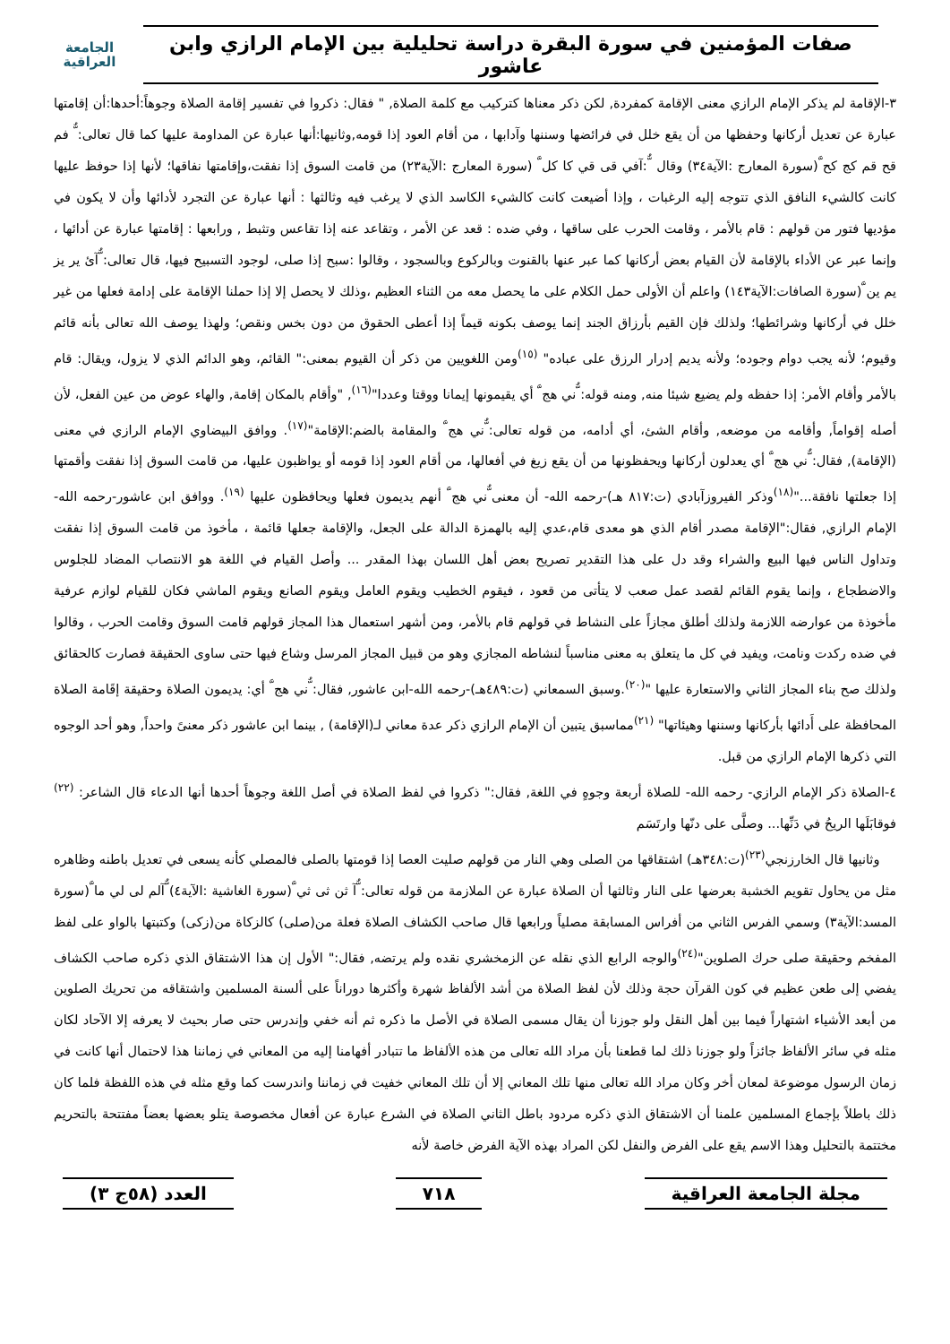صفات المؤمنين في سورة البقرة دراسة تحليلية بين الإمام الرازي وابن عاشور
الجامعة
العراقية
٣-الإقامة لم يذكر الإمام الرازي معنى الإقامة كمفردة, لكن ذكر معناها كتركيب مع كلمة الصلاة, " فقال: ذكروا في تفسير إقامة الصلاة وجوهاً:أحدها:أن إقامتها عبارة عن تعديل أركانها وحفظها من أن يقع خلل في فرائضها وسننها وآدابها ، من أقام العود إذا قومه,وثانيها:أنها عبارة عن المداومة عليها كما قال تعالى:ﱡ فم قح قم كج كحﱠ(سورة المعارج :الآية٣٤) وقال ﱡ:آفي قى قي كا كلﱠ (سورة المعارج :الآية٢٣) من قامت السوق إذا نفقت،وإقامتها نفاقها؛ لأنها إذا حوفظ عليها كانت كالشيء النافق الذي تتوجه إليه الرغبات ، وإذا أضيعت كانت كالشيء الكاسد الذي لا يرغب فيه وثالثها : أنها عبارة عن التجرد لأدائها وأن لا يكون في مؤديها فتور من قولهم : قام بالأمر ، وقامت الحرب على ساقها ، وفي ضده : قعد عن الأمر ، وتقاعد عنه إذا تقاعس وتثبط , ورابعها : إقامتها عبارة عن أدائها ، وإنما عبر عن الأداء بالإقامة لأن القيام بعض أركانها كما عبر عنها بالقنوت وبالركوع وبالسجود ، وقالوا :سبح إذا صلى، لوجود التسبيح فيها، قال تعالى:ﱡآئ ير يز يم ينﱠ(سورة الصافات:الآية١٤٣) واعلم أن الأولى حمل الكلام على ما يحصل معه من الثناء العظيم ،وذلك لا يحصل إلا إذا حملنا الإقامة على إدامة فعلها من غير خلل في أركانها وشرائطها؛ ولذلك فإن القيم بأرزاق الجند إنما يوصف بكونه قيماً إذا أعطى الحقوق من دون بخس ونقص؛ ولهذا يوصف الله تعالى بأنه قائم وقيوم؛ لأنه يجب دوام وجوده؛ ولأنه يديم إدرار الرزق على عباده" <sup>(١٥)</sup>ومن اللغويين من ذكر أن القيوم بمعنى:" القائم، وهو الدائم الذي لا يزول، ويقال: قام بالأمر وأقام الأمر: إذا حفظه ولم يضيع شيئا منه, ومنه قوله:ﱡني هجﱠ أي يقيمونها إيمانا ووقتا وعددا"<sup>(١٦)</sup>, "وأقام بالمكان إقامة, والهاء عوض من عين الفعل، لأن أصله إقواماً, وأقامه من موضعه, وأقام الشئ، أي أدامه، من قوله تعالى:ﱡني هجﱠ والمقامة بالضم:الإقامة"<sup>(١٧)</sup>. ووافق البيضاوي الإمام الرازي في معنى (الإقامة), فقال:ﱡني هجﱠ أي يعدلون أركانها ويحفظونها من أن يقع زيغ في أفعالها، من أقام العود إذا قومه أو يواظبون عليها، من قامت السوق إذا نفقت وأقمتها إذا جعلتها نافقة..."<sup>(١٨)</sup>وذكر الفيروزآبادي (ت:٨١٧ هـ)-رحمه الله- أن معنىﱡني هجﱠ أنهم يديمون فعلها ويحافظون عليها <sup>(١٩)</sup>. ووافق ابن عاشور-رحمه الله- الإمام الرازي, فقال:"الإقامة مصدر أقام الذي هو معدى قام،عدي إليه بالهمزة الدالة على الجعل، والإقامة جعلها قائمة ، مأخوذ من قامت السوق إذا نفقت وتداول الناس فيها البيع والشراء وقد دل على هذا التقدير تصريح بعض أهل اللسان بهذا المقدر ... وأصل القيام في اللغة هو الانتصاب المضاد للجلوس والاضطجاع ، وإنما يقوم القائم لقصد عمل صعب لا يتأتى من قعود ، فيقوم الخطيب ويقوم العامل ويقوم الصانع ويقوم الماشي فكان للقيام لوازم عرفية مأخوذة من عوارضه اللازمة ولذلك أطلق مجازاً على النشاط في قولهم قام بالأمر، ومن أشهر استعمال هذا المجاز قولهم قامت السوق وقامت الحرب ، وقالوا في ضده ركدت ونامت، ويفيد في كل ما يتعلق به معنى مناسباً لنشاطه المجازي وهو من قبيل المجاز المرسل وشاع فيها حتى ساوى الحقيقة فصارت كالحقائق ولذلك صح بناء المجاز الثاني والاستعارة عليها "<sup>(٢٠)</sup>.وسبق السمعاني (ت:٤٨٩هـ)-رحمه الله-ابن عاشور, فقال:ﱡني هجﱠ أي: يديمون الصلاة وحقيقة إقَامة الصلاة المحافظة على أَدائها بأركانها وسننها وهيئاتها" <sup>(٢١)</sup>مماسبق يتبين أن الإمام الرازي ذكر عدة معاني لـ(الإقامة) , بينما ابن عاشور ذكر معنىً واحداً, وهو أحد الوجوه التي ذكرها الإمام الرازي من قبل.
٤-الصلاة ذكر الإمام الرازي- رحمه الله- للصلاة أربعة وجوهٍ في اللغة, فقال:" ذكروا في لفظ الصلاة في أصل اللغة وجوهاً أحدها أنها الدعاء قال الشاعر: <sup>(٢٢)</sup> فوقابَلَها الريحُ في دَنِّها... وصلَّى على دنّها وارتَسَم
وثانيها قال الخارزنجي<sup>(٢٣)</sup>(ت:٣٤٨هـ) اشتقاقها من الصلى وهي النار من قولهم صليت العصا إذا قومتها بالصلى فالمصلي كأنه يسعى في تعديل باطنه وظاهره مثل من يحاول تقويم الخشبة بعرضها على النار وثالثها أن الصلاة عبارة عن الملازمة من قوله تعالى:ﱡآ ثن ثى ثيﱠ(سورة الغاشية :الآية٤)ﱡآلم لى لي ماﱠ(سورة المسد:الآية٣) وسمي الفرس الثاني من أفراس المسابقة مصلياً ورابعها قال صاحب الكشاف الصلاة فعلة من(صلى) كالزكاة من(زكى) وكتبتها بالواو على لفظ المفخم وحقيقة صلى حرك الصلوين"<sup>(٢٤)</sup>والوجه الرابع الذي نقله عن الزمخشري نقده ولم يرتضه, فقال:" الأول إن هذا الاشتقاق الذي ذكره صاحب الكشاف يفضي إلى طعن عظيم في كون القرآن حجة وذلك لأن لفظ الصلاة من أشد الألفاظ شهرة وأكثرها دوراناً على ألسنة المسلمين واشتقاقه من تحريك الصلوين من أبعد الأشياء اشتهاراً فيما بين أهل النقل ولو جوزنا أن يقال مسمى الصلاة في الأصل ما ذكره ثم أنه خفي وإندرس حتى صار بحيث لا يعرفه إلا الآحاد لكان مثله في سائر الألفاظ جائزاً ولو جوزنا ذلك لما قطعنا بأن مراد الله تعالى من هذه الألفاظ ما تتبادر أفهامنا إليه من المعاني في زماننا هذا لاحتمال أنها كانت في زمان الرسول موضوعة لمعان أخر وكان مراد الله تعالى منها تلك المعاني إلا أن تلك المعاني خفيت في زماننا واندرست كما وقع مثله في هذه اللفظة فلما كان ذلك باطلاً بإجماع المسلمين علمنا أن الاشتقاق الذي ذكره مردود باطل الثاني الصلاة في الشرع عبارة عن أفعال مخصوصة يتلو بعضها بعضاً مفتتحة بالتحريم مختتمة بالتحليل وهذا الاسم يقع على الفرض والنفل لكن المراد بهذه الآية الفرض خاصة لأنه
مجلة الجامعة العراقية ٧١٨ العدد (٥٨ج ٣)